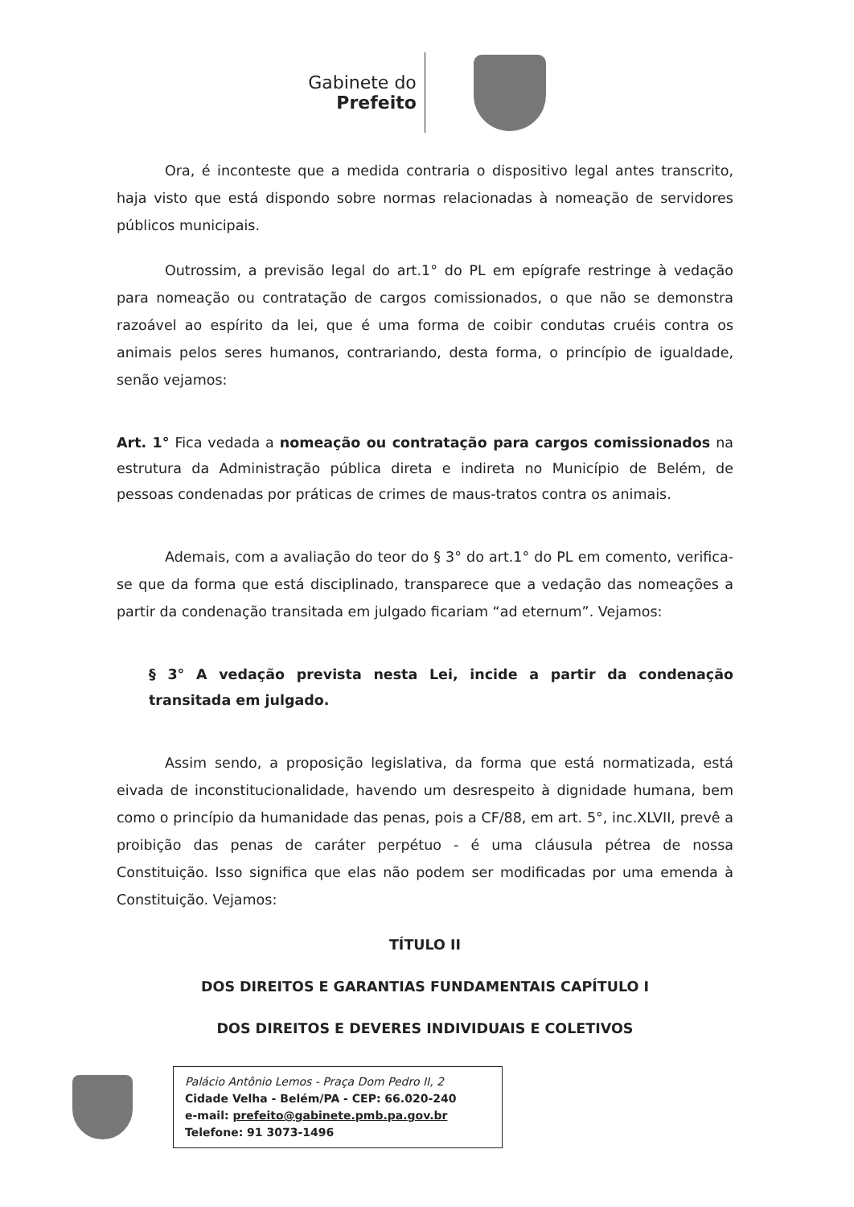Gabinete do
Prefeito
Ora, é inconteste que a medida contraria o dispositivo legal antes transcrito, haja visto que está dispondo sobre normas relacionadas à nomeação de servidores públicos municipais.
Outrossim, a previsão legal do art.1° do PL em epígrafe restringe à vedação para nomeação ou contratação de cargos comissionados, o que não se demonstra razoável ao espírito da lei, que é uma forma de coibir condutas cruéis contra os animais pelos seres humanos, contrariando, desta forma, o princípio de igualdade, senão vejamos:
Art. 1° Fica vedada a nomeação ou contratação para cargos comissionados na estrutura da Administração pública direta e indireta no Município de Belém, de pessoas condenadas por práticas de crimes de maus-tratos contra os animais.
Ademais, com a avaliação do teor do § 3° do art.1° do PL em comento, verifica-se que da forma que está disciplinado, transparece que a vedação das nomeações a partir da condenação transitada em julgado ficariam “ad eternum”. Vejamos:
§ 3° A vedação prevista nesta Lei, incide a partir da condenação transitada em julgado.
Assim sendo, a proposição legislativa, da forma que está normatizada, está eivada de inconstitucionalidade, havendo um desrespeito à dignidade humana, bem como o princípio da humanidade das penas, pois a CF/88, em art. 5°, inc.XLVII, prevê a proibição das penas de caráter perpétuo - é uma cláusula pétrea de nossa Constituição. Isso significa que elas não podem ser modificadas por uma emenda à Constituição. Vejamos:
TÍTULO II
DOS DIREITOS E GARANTIAS FUNDAMENTAIS CAPÍTULO I
DOS DIREITOS E DEVERES INDIVIDUAIS E COLETIVOS
Palácio Antônio Lemos - Praça Dom Pedro II, 2
Cidade Velha - Belém/PA - CEP: 66.020-240
e-mail: prefeito@gabinete.pmb.pa.gov.br
Telefone: 91 3073-1496